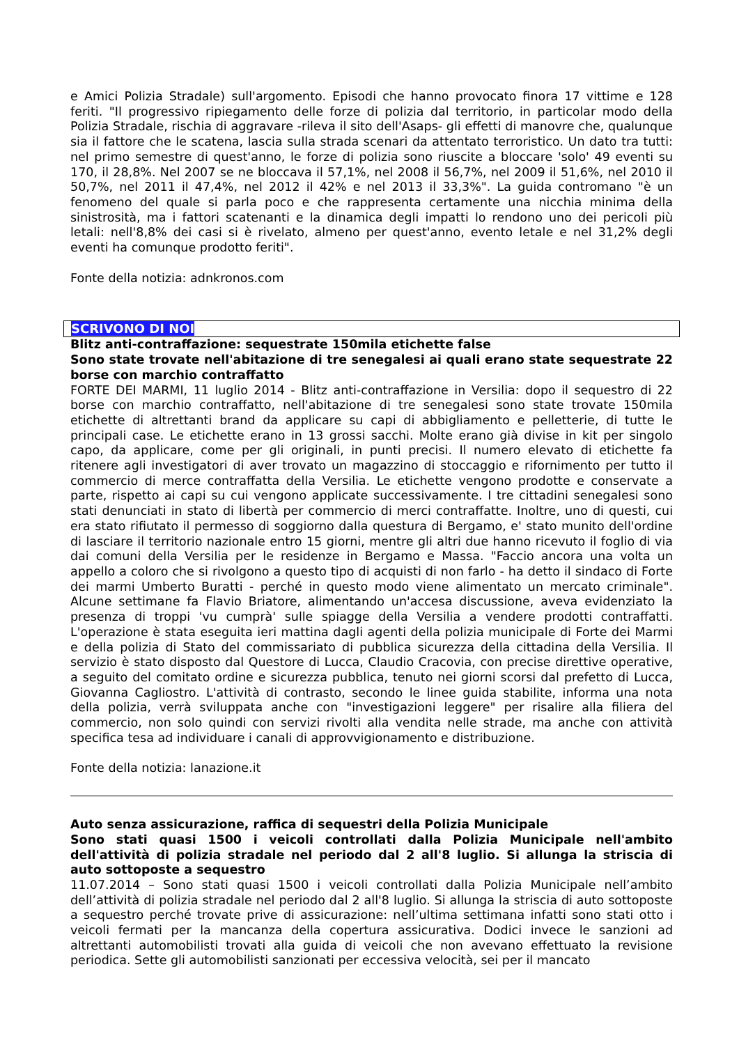e Amici Polizia Stradale) sull'argomento. Episodi che hanno provocato finora 17 vittime e 128 feriti. "Il progressivo ripiegamento delle forze di polizia dal territorio, in particolar modo della Polizia Stradale, rischia di aggravare -rileva il sito dell'Asaps- gli effetti di manovre che, qualunque sia il fattore che le scatena, lascia sulla strada scenari da attentato terroristico. Un dato tra tutti: nel primo semestre di quest'anno, le forze di polizia sono riuscite a bloccare 'solo' 49 eventi su 170, il 28,8%. Nel 2007 se ne bloccava il 57,1%, nel 2008 il 56,7%, nel 2009 il 51,6%, nel 2010 il 50,7%, nel 2011 il 47,4%, nel 2012 il 42% e nel 2013 il 33,3%". La guida contromano "è un fenomeno del quale si parla poco e che rappresenta certamente una nicchia minima della sinistrosità, ma i fattori scatenanti e la dinamica degli impatti lo rendono uno dei pericoli più letali: nell'8,8% dei casi si è rivelato, almeno per quest'anno, evento letale e nel 31,2% degli eventi ha comunque prodotto feriti".
Fonte della notizia: adnkronos.com
SCRIVONO DI NOI
Blitz anti-contraffazione: sequestrate 150mila etichette false
Sono state trovate nell'abitazione di tre senegalesi ai quali erano state sequestrate 22 borse con marchio contraffatto
FORTE DEI MARMI, 11 luglio 2014 - Blitz anti-contraffazione in Versilia: dopo il sequestro di 22 borse con marchio contraffatto, nell'abitazione di tre senegalesi sono state trovate 150mila etichette di altrettanti brand da applicare su capi di abbigliamento e pelletterie, di tutte le principali case. Le etichette erano in 13 grossi sacchi. Molte erano già divise in kit per singolo capo, da applicare, come per gli originali, in punti precisi. Il numero elevato di etichette fa ritenere agli investigatori di aver trovato un magazzino di stoccaggio e rifornimento per tutto il commercio di merce contraffatta della Versilia. Le etichette vengono prodotte e conservate a parte, rispetto ai capi su cui vengono applicate successivamente. I tre cittadini senegalesi sono stati denunciati in stato di libertà per commercio di merci contraffatte. Inoltre, uno di questi, cui era stato rifiutato il permesso di soggiorno dalla questura di Bergamo, e' stato munito dell'ordine di lasciare il territorio nazionale entro 15 giorni, mentre gli altri due hanno ricevuto il foglio di via dai comuni della Versilia per le residenze in Bergamo e Massa. "Faccio ancora una volta un appello a coloro che si rivolgono a questo tipo di acquisti di non farlo - ha detto il sindaco di Forte dei marmi Umberto Buratti - perché in questo modo viene alimentato un mercato criminale". Alcune settimane fa Flavio Briatore, alimentando un'accesa discussione, aveva evidenziato la presenza di troppi 'vu cumprà' sulle spiagge della Versilia a vendere prodotti contraffatti. L'operazione è stata eseguita ieri mattina dagli agenti della polizia municipale di Forte dei Marmi e della polizia di Stato del commissariato di pubblica sicurezza della cittadina della Versilia. Il servizio è stato disposto dal Questore di Lucca, Claudio Cracovia, con precise direttive operative, a seguito del comitato ordine e sicurezza pubblica, tenuto nei giorni scorsi dal prefetto di Lucca, Giovanna Cagliostro. L'attività di contrasto, secondo le linee guida stabilite, informa una nota della polizia, verrà sviluppata anche con "investigazioni leggere" per risalire alla filiera del commercio, non solo quindi con servizi rivolti alla vendita nelle strade, ma anche con attività specifica tesa ad individuare i canali di approvvigionamento e distribuzione.
Fonte della notizia: lanazione.it
Auto senza assicurazione, raffica di sequestri della Polizia Municipale
Sono stati quasi 1500 i veicoli controllati dalla Polizia Municipale nell'ambito dell'attività di polizia stradale nel periodo dal 2 all'8 luglio. Si allunga la striscia di auto sottoposte a sequestro
11.07.2014 – Sono stati quasi 1500 i veicoli controllati dalla Polizia Municipale nell’ambito dell’attività di polizia stradale nel periodo dal 2 all'8 luglio. Si allunga la striscia di auto sottoposte a sequestro perché trovate prive di assicurazione: nell’ultima settimana infatti sono stati otto i veicoli fermati per la mancanza della copertura assicurativa. Dodici invece le sanzioni ad altrettanti automobilisti trovati alla guida di veicoli che non avevano effettuato la revisione periodica. Sette gli automobilisti sanzionati per eccessiva velocità, sei per il mancato